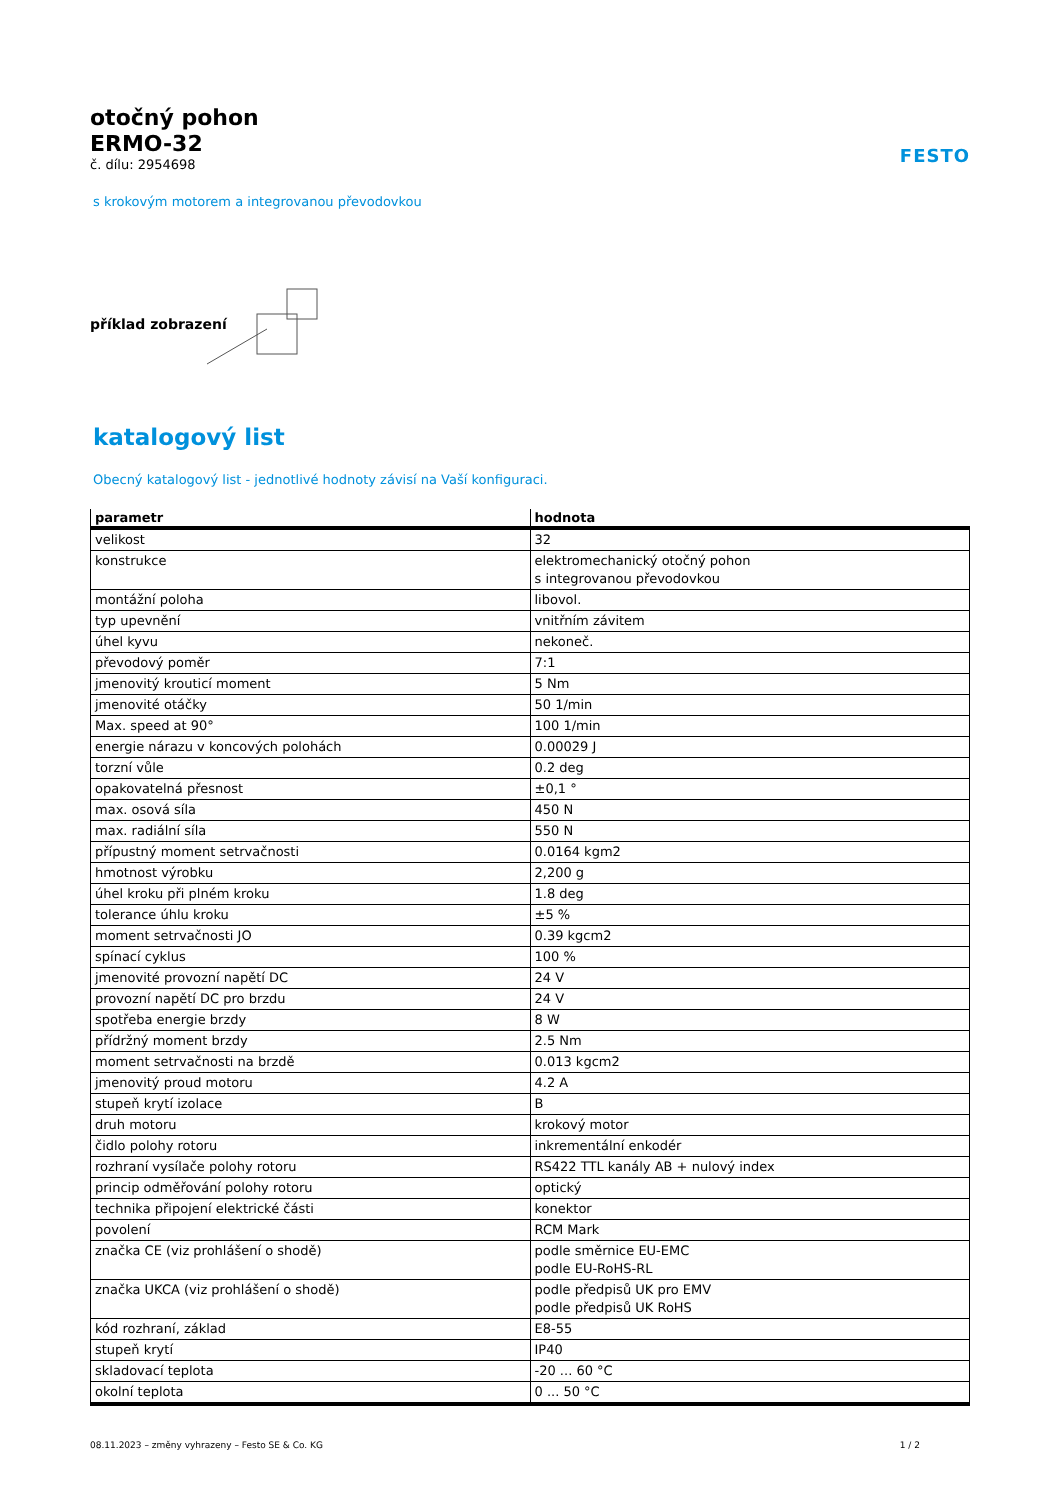otočný pohon
ERMO-32
č. dílu: 2954698
FESTO
s krokovým motorem a integrovanou převodovkou
příklad zobrazení
katalogový list
Obecný katalogový list - jednotlivé hodnoty závisí na Vaší konfiguraci.
| parametr | hodnota |
| --- | --- |
| velikost | 32 |
| konstrukce | elektromechanický otočný pohon s integrovanou převodovkou |
| montážní poloha | libovol. |
| typ upevnění | vnitřním závitem |
| úhel kyvu | nekoneč. |
| převodový poměr | 7:1 |
| jmenovitý krouticí moment | 5 Nm |
| jmenovité otáčky | 50 1/min |
| Max. speed at 90° | 100 1/min |
| energie nárazu v koncových polohách | 0.00029 J |
| torzní vůle | 0.2 deg |
| opakovatelná přesnost | ±0,1 ° |
| max. osová síla | 450 N |
| max. radiální síla | 550 N |
| přípustný moment setrvačnosti | 0.0164 kgm2 |
| hmotnost výrobku | 2,200 g |
| úhel kroku při plném kroku | 1.8 deg |
| tolerance úhlu kroku | ±5 % |
| moment setrvačnosti JO | 0.39 kgcm2 |
| spínací cyklus | 100 % |
| jmenovité provozní napětí DC | 24 V |
| provozní napětí DC pro brzdu | 24 V |
| spotřeba energie brzdy | 8 W |
| přídržný moment brzdy | 2.5 Nm |
| moment setrvačnosti na brzdě | 0.013 kgcm2 |
| jmenovitý proud motoru | 4.2 A |
| stupeň krytí izolace | B |
| druh motoru | krokový motor |
| čidlo polohy rotoru | inkrementální enkodér |
| rozhraní vysílače polohy rotoru | RS422 TTL kanály AB + nulový index |
| princip odměřování polohy rotoru | optický |
| technika připojení elektrické části | konektor |
| povolení | RCM Mark |
| značka CE (viz prohlášení o shodě) | podle směrnice EU-EMC podle EU-RoHS-RL |
| značka UKCA (viz prohlášení o shodě) | podle předpisů UK pro EMV podle předpisů UK RoHS |
| kód rozhraní, základ | E8-55 |
| stupeň krytí | IP40 |
| skladovací teplota | -20 ... 60 °C |
| okolní teplota | 0 ... 50 °C |
08.11.2023 – změny vyhrazeny – Festo SE & Co. KG 1 / 2